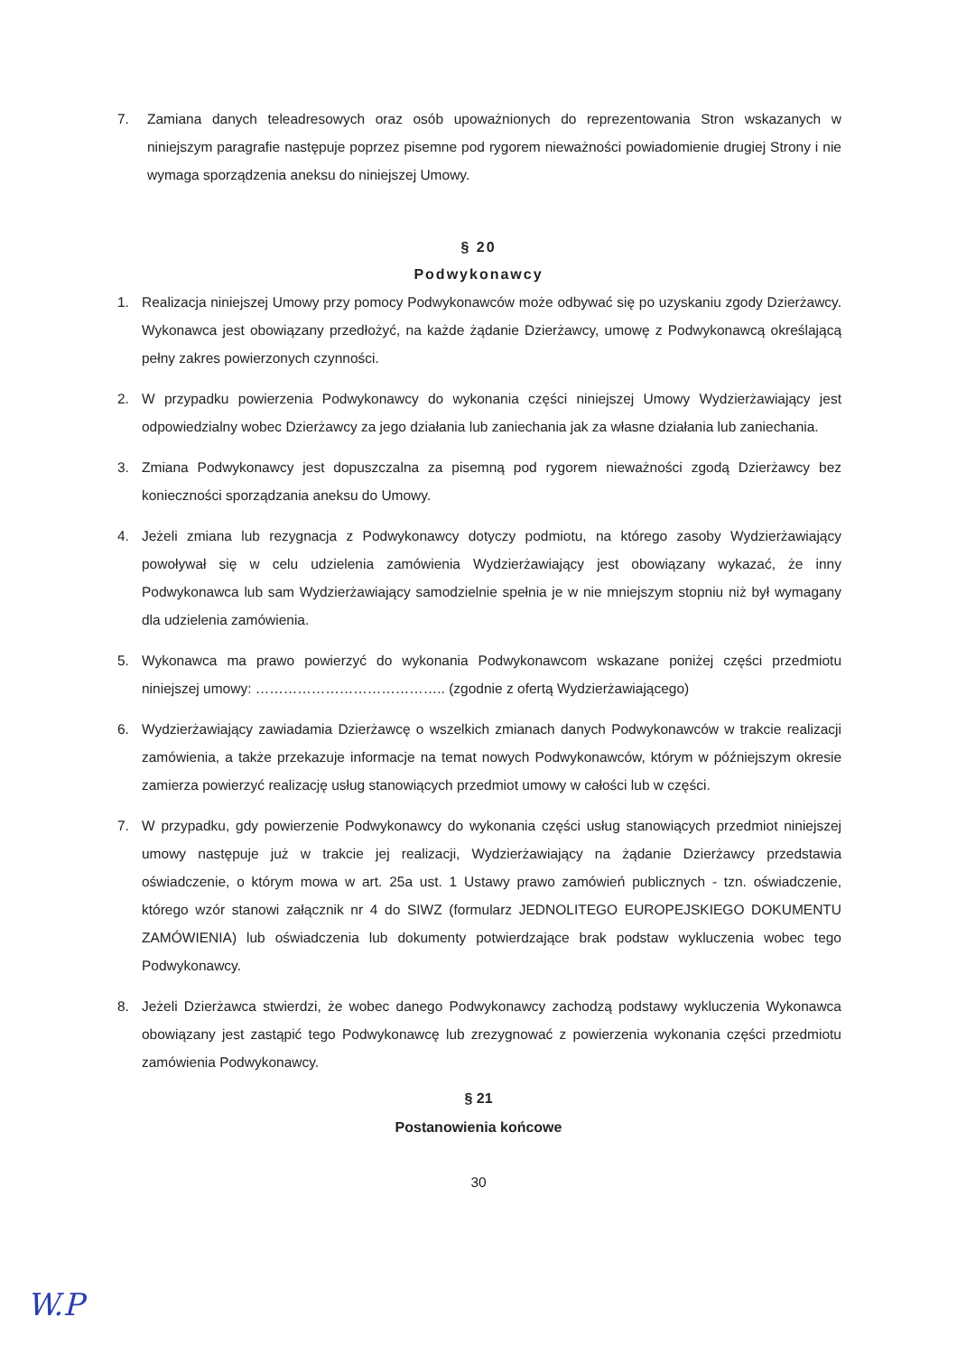7. Zamiana danych teleadresowych oraz osób upoważnionych do reprezentowania Stron wskazanych w niniejszym paragrafie następuje poprzez pisemne pod rygorem nieważności powiadomienie drugiej Strony i nie wymaga sporządzenia aneksu do niniejszej Umowy.
§ 20
Podwykonawcy
1. Realizacja niniejszej Umowy przy pomocy Podwykonawców może odbywać się po uzyskaniu zgody Dzierżawcy. Wykonawca jest obowiązany przedłożyć, na każde żądanie Dzierżawcy, umowę z Podwykonawcą określającą pełny zakres powierzonych czynności.
2. W przypadku powierzenia Podwykonawcy do wykonania części niniejszej Umowy Wydzierżawiający jest odpowiedzialny wobec Dzierżawcy za jego działania lub zaniechania jak za własne działania lub zaniechania.
3. Zmiana Podwykonawcy jest dopuszczalna za pisemną pod rygorem nieważności zgodą Dzierżawcy bez konieczności sporządzania aneksu do Umowy.
4. Jeżeli zmiana lub rezygnacja z Podwykonawcy dotyczy podmiotu, na którego zasoby Wydzierżawiający powoływał się w celu udzielenia zamówienia Wydzierżawiający jest obowiązany wykazać, że inny Podwykonawca lub sam Wydzierżawiający samodzielnie spełnia je w nie mniejszym stopniu niż był wymagany dla udzielenia zamówienia.
5. Wykonawca ma prawo powierzyć do wykonania Podwykonawcom wskazane poniżej części przedmiotu niniejszej umowy: ………………………………….. (zgodnie z ofertą Wydzierżawiającego)
6. Wydzierżawiający zawiadamia Dzierżawcę o wszelkich zmianach danych Podwykonawców w trakcie realizacji zamówienia, a także przekazuje informacje na temat nowych Podwykonawców, którym w późniejszym okresie zamierza powierzyć realizację usług stanowiących przedmiot umowy w całości lub w części.
7. W przypadku, gdy powierzenie Podwykonawcy do wykonania części usług stanowiących przedmiot niniejszej umowy następuje już w trakcie jej realizacji, Wydzierżawiający na żądanie Dzierżawcy przedstawia oświadczenie, o którym mowa w art. 25a ust. 1 Ustawy prawo zamówień publicznych - tzn. oświadczenie, którego wzór stanowi załącznik nr 4 do SIWZ (formularz JEDNOLITEGO EUROPEJSKIEGO DOKUMENTU ZAMÓWIENIA) lub oświadczenia lub dokumenty potwierdzające brak podstaw wykluczenia wobec tego Podwykonawcy.
8. Jeżeli Dzierżawca stwierdzi, że wobec danego Podwykonawcy zachodzą podstawy wykluczenia Wykonawca obowiązany jest zastąpić tego Podwykonawcę lub zrezygnować z powierzenia wykonania części przedmiotu zamówienia Podwykonawcy.
§ 21
Postanowienia końcowe
30
W.P